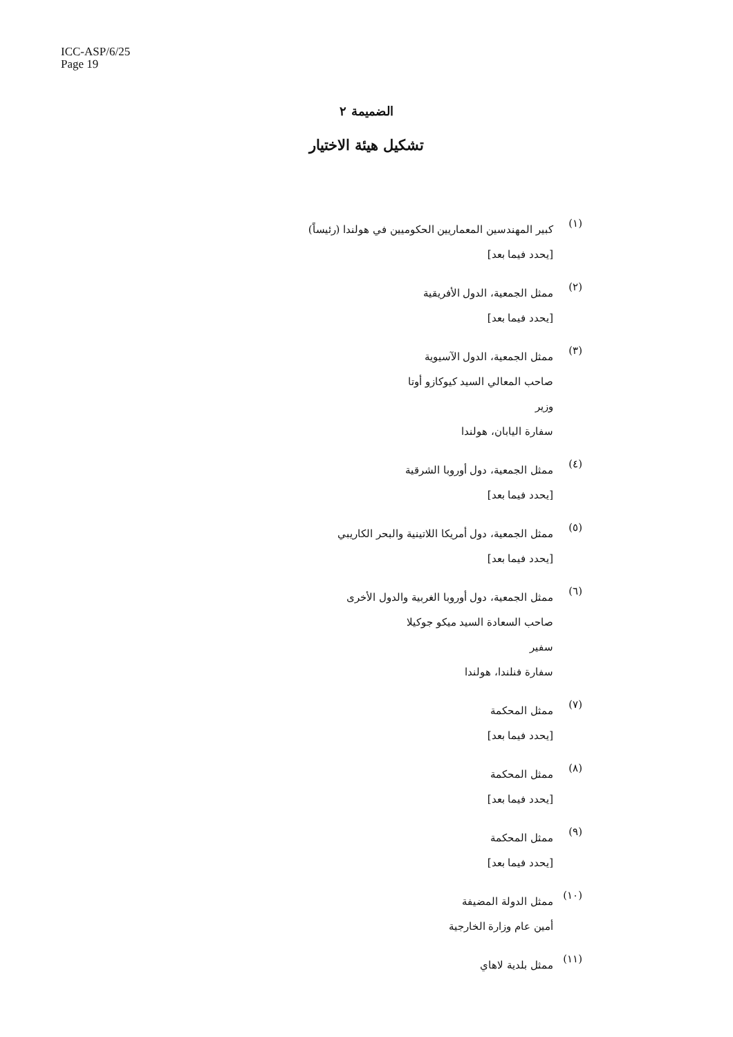ICC-ASP/6/25
Page 19
الضميمة ٢
تشكيل هيئة الاختيار
(١)
كبير المهندسين المعماريين الحكوميين في هولندا (رئيساً)
[يحدد فيما بعد]
(٢)
ممثل الجمعية، الدول الأفريقية
[يحدد فيما بعد]
(٣)
ممثل الجمعية، الدول الآسيوية
صاحب المعالي السيد كيوكازو أوتا
وزير
سفارة اليابان، هولندا
(٤)
ممثل الجمعية، دول أوروبا الشرقية
[يحدد فيما بعد]
(٥)
ممثل الجمعية، دول أمريكا اللاتينية والبحر الكاريبي
[يحدد فيما بعد]
(٦)
ممثل الجمعية، دول أوروبا الغربية والدول الأخرى
صاحب السعادة السيد ميكو جوكيلا
سفير
سفارة فنلندا، هولندا
(٧)
ممثل المحكمة
[يحدد فيما بعد]
(٨)
ممثل المحكمة
[يحدد فيما بعد]
(٩)
ممثل المحكمة
[يحدد فيما بعد]
(١٠)
ممثل الدولة المضيفة
أمين عام وزارة الخارجية
(١١)
ممثل بلدية لاهاي